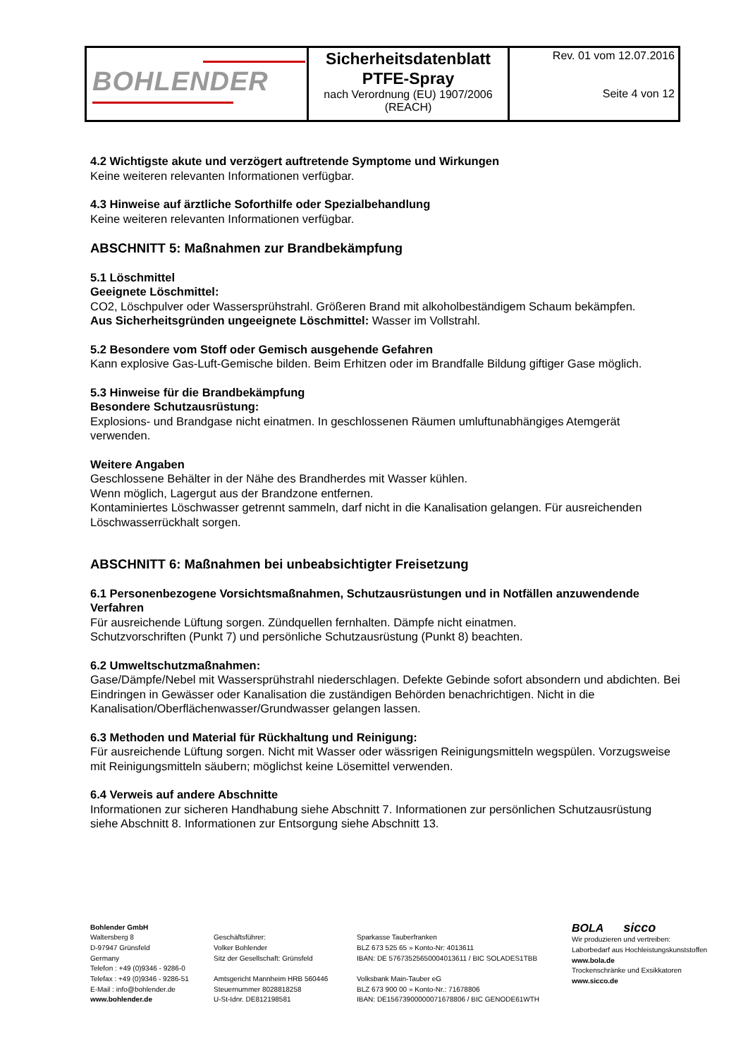| BOHLENDER | Sicherheitsdatenblatt PTFE-Spray nach Verordnung (EU) 1907/2006 (REACH) | Rev. 01 vom 12.07.2016 Seite 4 von 12 |
4.2 Wichtigste akute und verzögert auftretende Symptome und Wirkungen
Keine weiteren relevanten Informationen verfügbar.
4.3 Hinweise auf ärztliche Soforthilfe oder Spezialbehandlung
Keine weiteren relevanten Informationen verfügbar.
ABSCHNITT 5: Maßnahmen zur Brandbekämpfung
5.1 Löschmittel
Geeignete Löschmittel:
CO2, Löschpulver oder Wassersprühstrahl. Größeren Brand mit alkoholbeständigem Schaum bekämpfen.
Aus Sicherheitsgründen ungeeignete Löschmittel: Wasser im Vollstrahl.
5.2 Besondere vom Stoff oder Gemisch ausgehende Gefahren
Kann explosive Gas-Luft-Gemische bilden. Beim Erhitzen oder im Brandfalle Bildung giftiger Gase möglich.
5.3 Hinweise für die Brandbekämpfung
Besondere Schutzausrüstung:
Explosions- und Brandgase nicht einatmen. In geschlossenen Räumen umluftunabhängiges Atemgerät verwenden.
Weitere Angaben
Geschlossene Behälter in der Nähe des Brandherdes mit Wasser kühlen.
Wenn möglich, Lagergut aus der Brandzone entfernen.
Kontaminiertes Löschwasser getrennt sammeln, darf nicht in die Kanalisation gelangen. Für ausreichenden Löschwasserrückhalt sorgen.
ABSCHNITT 6: Maßnahmen bei unbeabsichtigter Freisetzung
6.1 Personenbezogene Vorsichtsmaßnahmen, Schutzausrüstungen und in Notfällen anzuwendende Verfahren
Für ausreichende Lüftung sorgen. Zündquellen fernhalten. Dämpfe nicht einatmen.
Schutzvorschriften (Punkt 7) und persönliche Schutzausrüstung (Punkt 8) beachten.
6.2 Umweltschutzmaßnahmen:
Gase/Dämpfe/Nebel mit Wassersprühstrahl niederschlagen. Defekte Gebinde sofort absondern und abdichten. Bei Eindringen in Gewässer oder Kanalisation die zuständigen Behörden benachrichtigen. Nicht in die Kanalisation/Oberflächenwasser/Grundwasser gelangen lassen.
6.3 Methoden und Material für Rückhaltung und Reinigung:
Für ausreichende Lüftung sorgen. Nicht mit Wasser oder wässrigen Reinigungsmitteln wegspülen. Vorzugsweise mit Reinigungsmitteln säubern; möglichst keine Lösemittel verwenden.
6.4 Verweis auf andere Abschnitte
Informationen zur sicheren Handhabung siehe Abschnitt 7. Informationen zur persönlichen Schutzausrüstung siehe Abschnitt 8. Informationen zur Entsorgung siehe Abschnitt 13.
Bohlender GmbH
Waltersberg 8
D-97947 Grünsfeld
Germany
Telefon : +49 (0)9346 - 9286-0
Telefax : +49 (0)9346 - 9286-51
E-Mail : info@bohlender.de
www.bohlender.de
Geschäftsführer:
Volker Bohlender
Sitz der Gesellschaft: Grünsfeld
Amtsgericht Mannheim HRB 560446
Steuernummer 8028818258
U-St-Idnr. DE812198581
Sparkasse Tauberfranken
BLZ 673 525 65 » Konto-Nr: 4013611
IBAN: DE 57673525650004013611 / BIC SOLADES1TBB
Volksbank Main-Tauber eG
BLZ 673 900 00 » Konto-Nr.: 71678806
IBAN: DE15673900000071678806 / BIC GENODE61WTH
BOLA sicco
Wir produzieren und vertreiben:
Laborbedarf aus Hochleistungskunststoffen
www.bola.de
Trockenschränke und Exsikkatoren
www.sicco.de